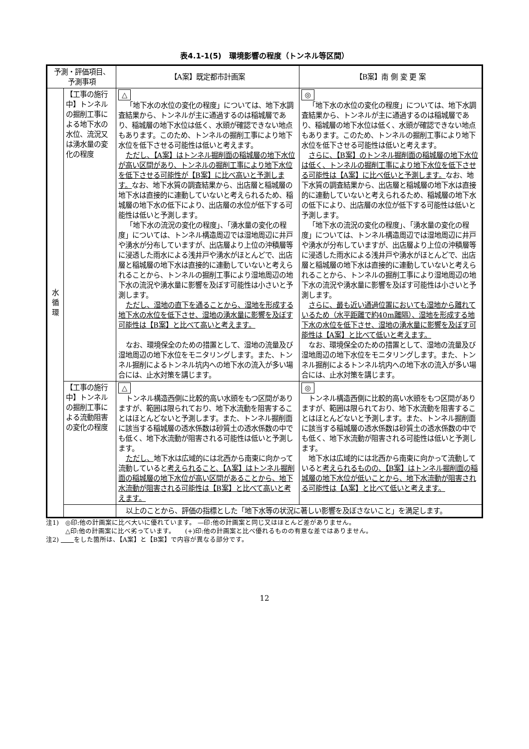表4.1-1(5)　環境影響の程度（トンネル等区間）
| 予測・評価項目、 予測事項 | | 【A案】既定都市計画案 | 【B案】南 側 変 更 案 |
| --- | --- | --- | --- |
| 水 循 環 | 【工事の施行中】トンネルの掘削工事による地下水の水位、流況又は湧水量の変化の程度 | △ 「地下水の水位の変化の程度」については、地下水調査結果から、トンネルが主に通過するのは稲城層であり、稲城層の地下水位は低く、水頭が確認できない地点もあります。このため、トンネルの掘削工事により地下水位を低下させる可能性は低いと考えます。 ただし、【A案】はトンネル掘削面の稲城層の地下水位が高い区間があり、トンネルの掘削工事により地下水位を低下させる可能性が【B案】に比べ高いと予測します。 なお、地下水質の調査結果から、出店層と稲城層の地下水は直接的に連動していないと考えられるため、稲城層の地下水の低下により、出店層の水位が低下する可能性は低いと予測します。 「地下水の流況の変化の程度」、「湧水量の変化の程度」については、トンネル構造周辺では湿地周辺に井戸や湧水が分布していますが、出店層より上位の沖積層等に浸透した雨水による浅井戸や湧水がほとんどで、出店層と稲城層の地下水は直接的に連動していないと考えられることから、トンネルの掘削工事により湿地周辺の地下水の流況や湧水量に影響を及ぼす可能性は小さいと予測します。 ただし、湿地の直下を通ることから、湿地を形成する地下水の水位を低下させ、湿地の湧水量に影響を及ぼす可能性は【B案】と比べて高いと考えます。 なお、環境保全のための措置として、湿地の流量及び湿地周辺の地下水位をモニタリングします。また、トンネル掘削によるトンネル坑内への地下水の流入が多い場合には、止水対策を講じます。 | ◎ 「地下水の水位の変化の程度」については、地下水調査結果から、トンネルが主に通過するのは稲城層であり、稲城層の地下水位は低く、水頭が確認できない地点もあります。このため、トンネルの掘削工事により地下水位を低下させる可能性は低いと考えます。 さらに、【B案】のトンネル掘削面の稲城層の地下水位は低く、トンネルの掘削工事により地下水位を低下させる可能性は【A案】に比べ低いと予測します。 なお、地下水質の調査結果から、出店層と稲城層の地下水は直接的に連動していないと考えられるため、稲城層の地下水の低下により、出店層の水位が低下する可能性は低いと予測します。 「地下水の流況の変化の程度」、「湧水量の変化の程度」については、トンネル構造周辺では湿地周辺に井戸や湧水が分布していますが、出店層より上位の沖積層等に浸透した雨水による浅井戸や湧水がほとんどで、出店層と稲城層の地下水は直接的に連動していないと考えられることから、トンネルの掘削工事により湿地周辺の地下水の流況や湧水量に影響を及ぼす可能性は小さいと予測します。 さらに、最も近い通過位置においても湿地から離れているため（水平距離で約40m離隔）、湿地を形成する地下水の水位を低下させ、湿地の湧水量に影響を及ぼす可能性は【A案】と比べて低いと考えます。 なお、環境保全のための措置として、湿地の流量及び湿地周辺の地下水位をモニタリングします。また、トンネル掘削によるトンネル坑内への地下水の流入が多い場合には、止水対策を講じます。 |
| | 【工事の施行中】トンネルの掘削工事による流動阻害の変化の程度 | △ トンネル構造西側に比較的高い水頭をもつ区間がありますが、範囲は限られており、地下水流動を阻害することはほとんどないと予測します。また、トンネル掘削面に該当する稲城層の透水係数は砂質土の透水係数の中でも低く、地下水流動が阻害される可能性は低いと予測します。 ただし、 地下水は広域的には北西から南東に向かって流動していると 考えられること、【A案】はトンネル掘削面の稲城層の地下水位が高い区間があることから、地下水流動が阻害される可能性は【B案】と比べて高いと考えます。 | ◎ トンネル構造西側に比較的高い水頭をもつ区間がありますが、範囲は限られており、地下水流動を阻害することはほとんどないと予測します。また、トンネル掘削面に該当する稲城層の透水係数は砂質土の透水係数の中でも低く、地下水流動が阻害される可能性は低いと予測します。 地下水は広域的には北西から南東に向かって流動していると 考えられるものの、【B案】はトンネル掘削面の稲城層の地下水位が低いことから、地下水流動が阻害される可能性は【A案】と比べて低いと考えます。 |
| | | 以上のことから、評価の指標とした「地下水等の状況に著しい影響を及ぼさないこと」を満足します。 | |
注1)　◎印:他の計画案に比べ大いに優れています。 —印:他の計画案と同じ又はほとんど差がありません。
　　　△印:他の計画案に比べ劣っています。　　(+)印:他の計画案と比べ優れるものの有意な差ではありません。
注2) 　　 をした箇所は、【A案】と【B案】で内容が異なる部分です。
12